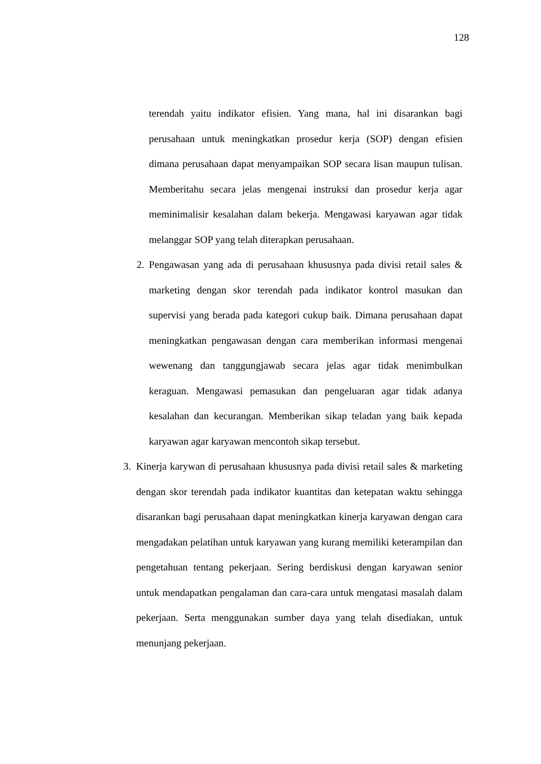128
terendah yaitu indikator efisien. Yang mana, hal ini disarankan bagi perusahaan untuk meningkatkan prosedur kerja (SOP) dengan efisien dimana perusahaan dapat menyampaikan SOP secara lisan maupun tulisan. Memberitahu secara jelas mengenai instruksi dan prosedur kerja agar meminimalisir kesalahan dalam bekerja. Mengawasi karyawan agar tidak melanggar SOP yang telah diterapkan perusahaan.
2. Pengawasan yang ada di perusahaan khususnya pada divisi retail sales & marketing dengan skor terendah pada indikator kontrol masukan dan supervisi yang berada pada kategori cukup baik. Dimana perusahaan dapat meningkatkan pengawasan dengan cara memberikan informasi mengenai wewenang dan tanggungjawab secara jelas agar tidak menimbulkan keraguan. Mengawasi pemasukan dan pengeluaran agar tidak adanya kesalahan dan kecurangan. Memberikan sikap teladan yang baik kepada karyawan agar karyawan mencontoh sikap tersebut.
3. Kinerja karywan di perusahaan khususnya pada divisi retail sales & marketing dengan skor terendah pada indikator kuantitas dan ketepatan waktu sehingga disarankan bagi perusahaan dapat meningkatkan kinerja karyawan dengan cara mengadakan pelatihan untuk karyawan yang kurang memiliki keterampilan dan pengetahuan tentang pekerjaan. Sering berdiskusi dengan karyawan senior untuk mendapatkan pengalaman dan cara-cara untuk mengatasi masalah dalam pekerjaan. Serta menggunakan sumber daya yang telah disediakan, untuk menunjang pekerjaan.